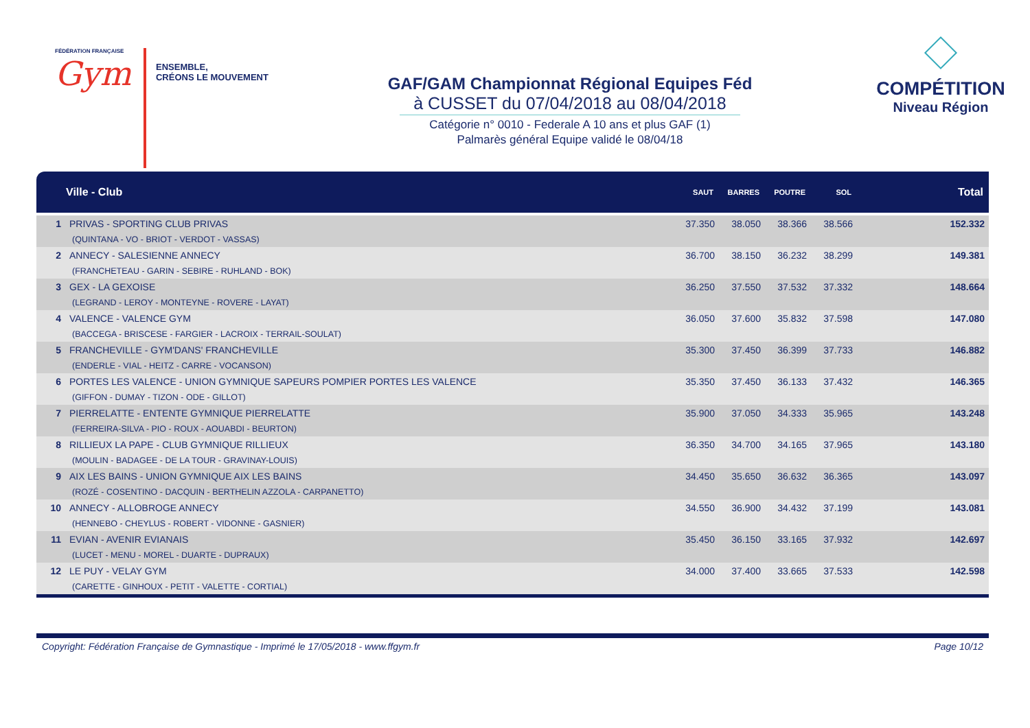FÉDÉRATION FRANÇAISE
Gym
ENSEMBLE,
CRÉONS LE MOUVEMENT
GAF/GAM Championnat Régional Equipes Féd
à CUSSET du 07/04/2018 au 08/04/2018
Catégorie n° 0010 - Federale A 10 ans et plus GAF (1)
Palmarès général Equipe validé le 08/04/18
COMPÉTITION
Niveau Région
| | Ville - Club | SAUT | BARRES | POUTRE | SOL | Total |
| --- | --- | --- | --- | --- | --- | --- |
| 1 | PRIVAS - SPORTING CLUB PRIVAS (QUINTANA - VO - BRIOT - VERDOT - VASSAS) | 37.350 | 38.050 | 38.366 | 38.566 | 152.332 |
| 2 | ANNECY - SALESIENNE ANNECY (FRANCHETEAU - GARIN - SEBIRE - RUHLAND - BOK) | 36.700 | 38.150 | 36.232 | 38.299 | 149.381 |
| 3 | GEX - LA GEXOISE (LEGRAND - LEROY - MONTEYNE - ROVERE - LAYAT) | 36.250 | 37.550 | 37.532 | 37.332 | 148.664 |
| 4 | VALENCE - VALENCE GYM (BACCEGA - BRISCESE - FARGIER - LACROIX - TERRAIL-SOULAT) | 36.050 | 37.600 | 35.832 | 37.598 | 147.080 |
| 5 | FRANCHEVILLE - GYM'DANS' FRANCHEVILLE (ENDERLE - VIAL - HEITZ - CARRE - VOCANSON) | 35.300 | 37.450 | 36.399 | 37.733 | 146.882 |
| 6 | PORTES LES VALENCE - UNION GYMNIQUE SAPEURS POMPIER PORTES LES VALENCE (GIFFON - DUMAY - TIZON - ODE - GILLOT) | 35.350 | 37.450 | 36.133 | 37.432 | 146.365 |
| 7 | PIERRELATTE - ENTENTE GYMNIQUE PIERRELATTE (FERREIRA-SILVA - PIO - ROUX - AOUABDI - BEURTON) | 35.900 | 37.050 | 34.333 | 35.965 | 143.248 |
| 8 | RILLIEUX LA PAPE - CLUB GYMNIQUE RILLIEUX (MOULIN - BADAGEE - DE LA TOUR - GRAVINAY-LOUIS) | 36.350 | 34.700 | 34.165 | 37.965 | 143.180 |
| 9 | AIX LES BAINS - UNION GYMNIQUE AIX LES BAINS (ROZÉ - COSENTINO - DACQUIN - BERTHELIN AZZOLA - CARPANETTO) | 34.450 | 35.650 | 36.632 | 36.365 | 143.097 |
| 10 | ANNECY - ALLOBROGE ANNECY (HENNEBO - CHEYLUS - ROBERT - VIDONNE - GASNIER) | 34.550 | 36.900 | 34.432 | 37.199 | 143.081 |
| 11 | EVIAN - AVENIR EVIANAIS (LUCET - MENU - MOREL - DUARTE - DUPRAUX) | 35.450 | 36.150 | 33.165 | 37.932 | 142.697 |
| 12 | LE PUY - VELAY GYM (CARETTE - GINHOUX - PETIT - VALETTE - CORTIAL) | 34.000 | 37.400 | 33.665 | 37.533 | 142.598 |
Copyright: Fédération Française de Gymnastique - Imprimé le 17/05/2018 - www.ffgym.fr Page 10/12